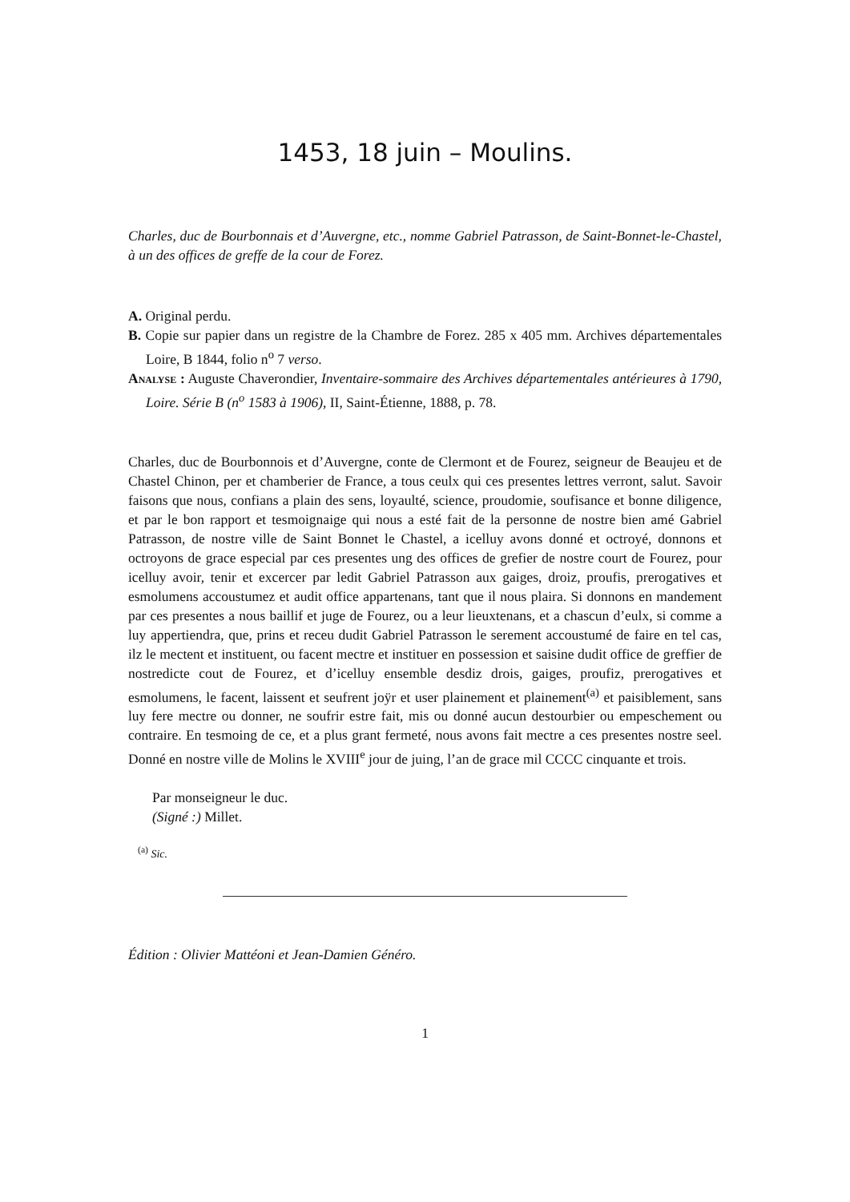1453, 18 juin – Moulins.
Charles, duc de Bourbonnais et d’Auvergne, etc., nomme Gabriel Patrasson, de Saint-Bonnet-le-Chastel, à un des offices de greffe de la cour de Forez.
A. Original perdu.
B. Copie sur papier dans un registre de la Chambre de Forez. 285 x 405 mm. Archives départementales Loire, B 1844, folio n<sup>o</sup> 7 verso.
Analyse : Auguste Chaverondier, Inventaire-sommaire des Archives départementales antérieures à 1790, Loire. Série B (n<sup>o</sup> 1583 à 1906), II, Saint-Étienne, 1888, p. 78.
Charles, duc de Bourbonnois et d’Auvergne, conte de Clermont et de Fourez, seigneur de Beaujeu et de Chastel Chinon, per et chamberier de France, a tous ceulx qui ces presentes lettres verront, salut. Savoir faisons que nous, confians a plain des sens, loyaulté, science, proudomie, soufisance et bonne diligence, et par le bon rapport et tesmoignaige qui nous a esté fait de la personne de nostre bien amé Gabriel Patrasson, de nostre ville de Saint Bonnet le Chastel, a icelluy avons donné et octroyé, donnons et octroyons de grace especial par ces presentes ung des offices de grefier de nostre court de Fourez, pour icelluy avoir, tenir et excercer par ledit Gabriel Patrasson aux gaiges, droiz, proufis, prerogatives et esmolumens accoustumez et audit office appartenans, tant que il nous plaira. Si donnons en mandement par ces presentes a nous baillif et juge de Fourez, ou a leur lieuxtenans, et a chascun d’eulx, si comme a luy appertiendra, que, prins et receu dudit Gabriel Patrasson le serement accoustumé de faire en tel cas, ilz le mectent et instituent, ou facent mectre et instituer en possession et saisine dudit office de greffier de nostredicte cout de Fourez, et d’icelluy ensemble desdiz drois, gaiges, proufiz, prerogatives et esmolumens, le facent, laissent et seufrent joÿr et user plainement et plainement<sup>(a)</sup> et paisiblement, sans luy fere mectre ou donner, ne soufrir estre fait, mis ou donné aucun destourbier ou empeschement ou contraire. En tesmoing de ce, et a plus grant fermeté, nous avons fait mectre a ces presentes nostre seel. Donné en nostre ville de Molins le XVIII<sup>e</sup> jour de juing, l’an de grace mil CCCC cinquante et trois.
Par monseigneur le duc.
(Signé :) Millet.
<sup>(a)</sup> Sic.
Édition : Olivier Mattéoni et Jean-Damien Généro.
1